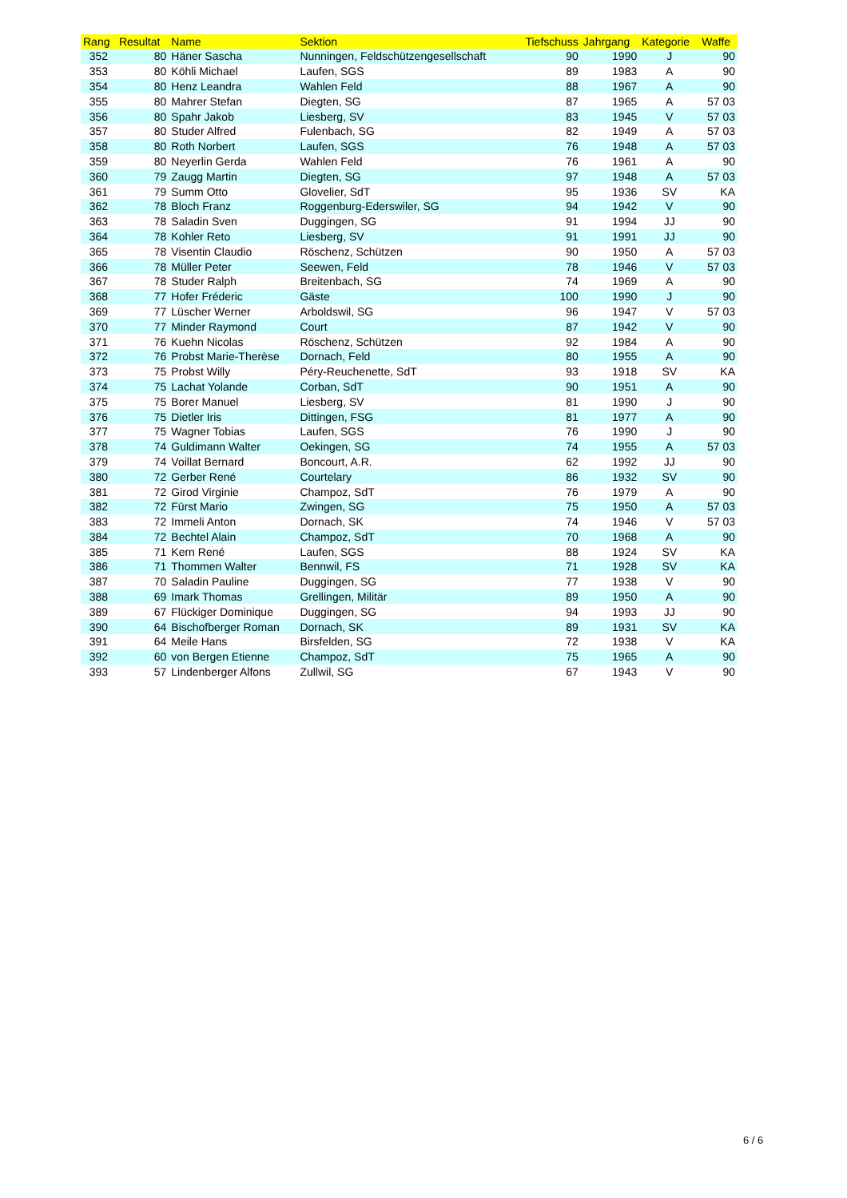| Rang | Resultat | Name | Sektion | Tiefschuss | Jahrgang | Kategorie | Waffe |
| --- | --- | --- | --- | --- | --- | --- | --- |
| 352 | 80 | Häner Sascha | Nunningen, Feldschützengesellschaft | 90 | 1990 | J | 90 |
| 353 | 80 | Köhli Michael | Laufen, SGS | 89 | 1983 | A | 90 |
| 354 | 80 | Henz Leandra | Wahlen Feld | 88 | 1967 | A | 90 |
| 355 | 80 | Mahrer Stefan | Diegten, SG | 87 | 1965 | A | 57 03 |
| 356 | 80 | Spahr Jakob | Liesberg, SV | 83 | 1945 | V | 57 03 |
| 357 | 80 | Studer Alfred | Fulenbach, SG | 82 | 1949 | A | 57 03 |
| 358 | 80 | Roth Norbert | Laufen, SGS | 76 | 1948 | A | 57 03 |
| 359 | 80 | Neyerlin Gerda | Wahlen Feld | 76 | 1961 | A | 90 |
| 360 | 79 | Zaugg Martin | Diegten, SG | 97 | 1948 | A | 57 03 |
| 361 | 79 | Summ Otto | Glovelier, SdT | 95 | 1936 | SV | KA |
| 362 | 78 | Bloch Franz | Roggenburg-Ederswiler, SG | 94 | 1942 | V | 90 |
| 363 | 78 | Saladin Sven | Duggingen, SG | 91 | 1994 | JJ | 90 |
| 364 | 78 | Kohler Reto | Liesberg, SV | 91 | 1991 | JJ | 90 |
| 365 | 78 | Visentin Claudio | Röschenz, Schützen | 90 | 1950 | A | 57 03 |
| 366 | 78 | Müller Peter | Seewen, Feld | 78 | 1946 | V | 57 03 |
| 367 | 78 | Studer Ralph | Breitenbach, SG | 74 | 1969 | A | 90 |
| 368 | 77 | Hofer Fréderic | Gäste | 100 | 1990 | J | 90 |
| 369 | 77 | Lüscher Werner | Arboldswil, SG | 96 | 1947 | V | 57 03 |
| 370 | 77 | Minder Raymond | Court | 87 | 1942 | V | 90 |
| 371 | 76 | Kuehn Nicolas | Röschenz, Schützen | 92 | 1984 | A | 90 |
| 372 | 76 | Probst Marie-Therèse | Dornach, Feld | 80 | 1955 | A | 90 |
| 373 | 75 | Probst Willy | Péry-Reuchenette, SdT | 93 | 1918 | SV | KA |
| 374 | 75 | Lachat Yolande | Corban, SdT | 90 | 1951 | A | 90 |
| 375 | 75 | Borer Manuel | Liesberg, SV | 81 | 1990 | J | 90 |
| 376 | 75 | Dietler Iris | Dittingen, FSG | 81 | 1977 | A | 90 |
| 377 | 75 | Wagner Tobias | Laufen, SGS | 76 | 1990 | J | 90 |
| 378 | 74 | Guldimann Walter | Oekingen, SG | 74 | 1955 | A | 57 03 |
| 379 | 74 | Voillat Bernard | Boncourt, A.R. | 62 | 1992 | JJ | 90 |
| 380 | 72 | Gerber René | Courtelary | 86 | 1932 | SV | 90 |
| 381 | 72 | Girod Virginie | Champoz, SdT | 76 | 1979 | A | 90 |
| 382 | 72 | Fürst Mario | Zwingen, SG | 75 | 1950 | A | 57 03 |
| 383 | 72 | Immeli Anton | Dornach, SK | 74 | 1946 | V | 57 03 |
| 384 | 72 | Bechtel Alain | Champoz, SdT | 70 | 1968 | A | 90 |
| 385 | 71 | Kern René | Laufen, SGS | 88 | 1924 | SV | KA |
| 386 | 71 | Thommen Walter | Bennwil, FS | 71 | 1928 | SV | KA |
| 387 | 70 | Saladin Pauline | Duggingen, SG | 77 | 1938 | V | 90 |
| 388 | 69 | Imark Thomas | Grellingen, Militär | 89 | 1950 | A | 90 |
| 389 | 67 | Flückiger Dominique | Duggingen, SG | 94 | 1993 | JJ | 90 |
| 390 | 64 | Bischofberger Roman | Dornach, SK | 89 | 1931 | SV | KA |
| 391 | 64 | Meile Hans | Birsfelden, SG | 72 | 1938 | V | KA |
| 392 | 60 | von Bergen Etienne | Champoz, SdT | 75 | 1965 | A | 90 |
| 393 | 57 | Lindenberger Alfons | Zullwil, SG | 67 | 1943 | V | 90 |
6 / 6